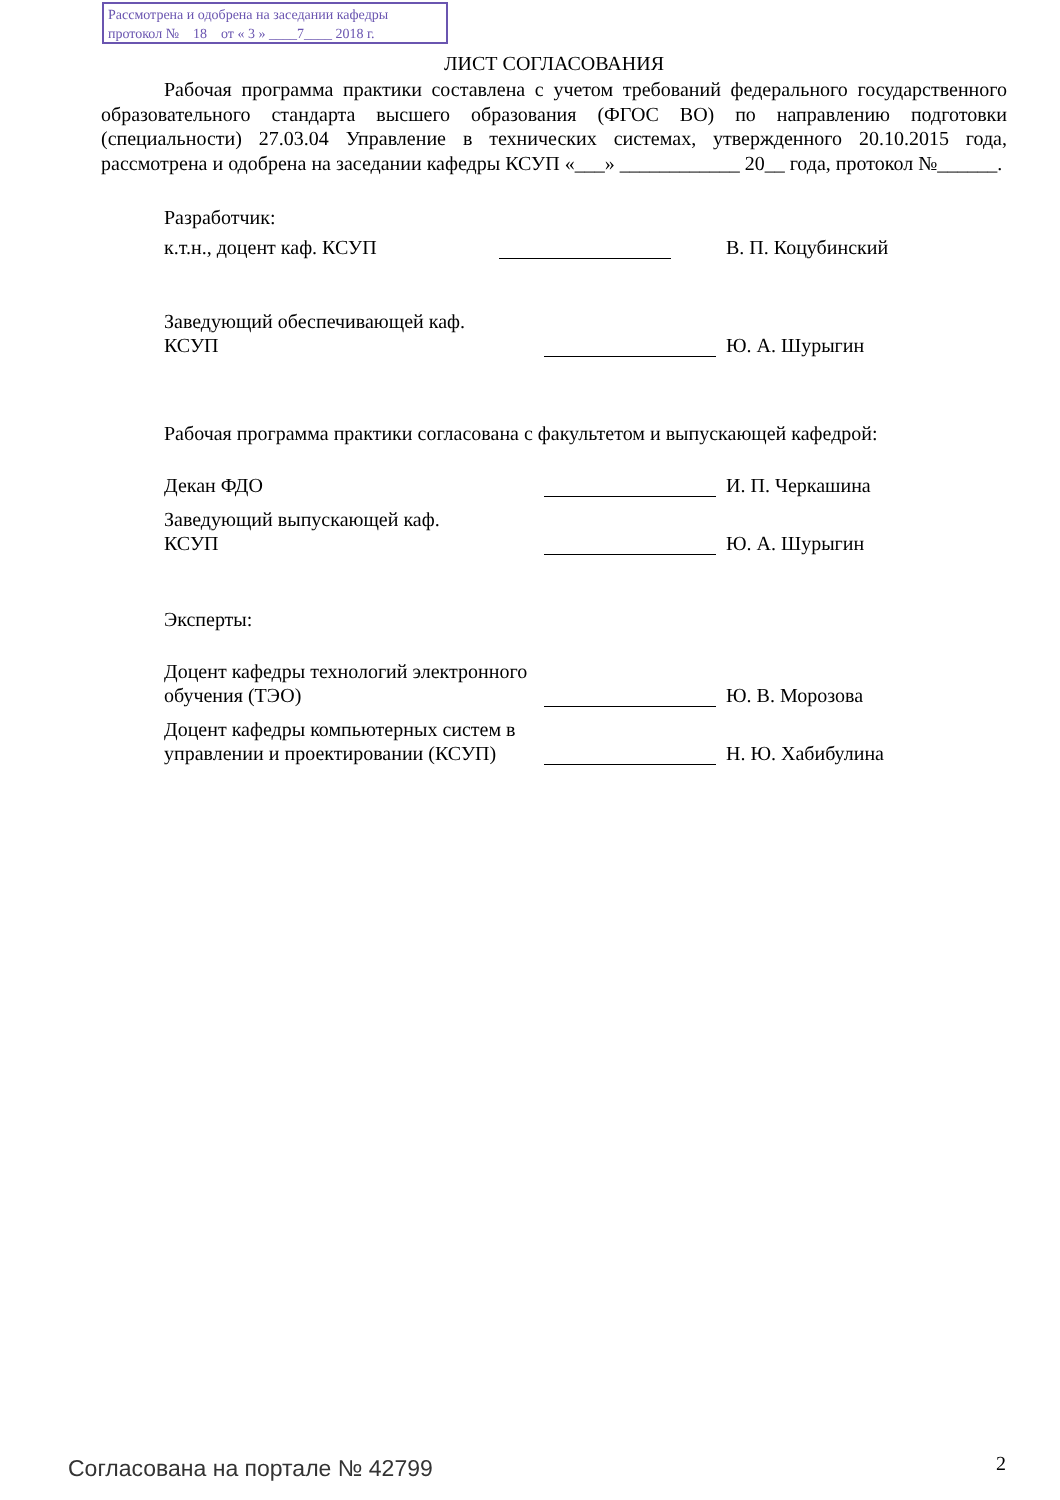Рассмотрена и одобрена на заседании кафедры
протокол № 18 от « 3 » ____7____ 2018 г.
ЛИСТ СОГЛАСОВАНИЯ
Рабочая программа практики составлена с учетом требований федерального государственного образовательного стандарта высшего образования (ФГОС ВО) по направлению подготовки (специальности) 27.03.04 Управление в технических системах, утвержденного 20.10.2015 года, рассмотрена и одобрена на заседании кафедры КСУП «___» ____________ 20__ года, протокол №______.
Разработчик:
к.т.н., доцент каф. КСУП В. П. Коцубинский
Заведующий обеспечивающей каф.
КСУП
Ю. А. Шурыгин
Рабочая программа практики согласована с факультетом и выпускающей кафедрой:
Декан ФДО И. П. Черкашина
Заведующий выпускающей каф.
КСУП
Ю. А. Шурыгин
Эксперты:
Доцент кафедры технологий электронного обучения (ТЭО)
Ю. В. Морозова
Доцент кафедры компьютерных систем в управлении и проектировании (КСУП)
Н. Ю. Хабибулина
Согласована на портале № 42799 2